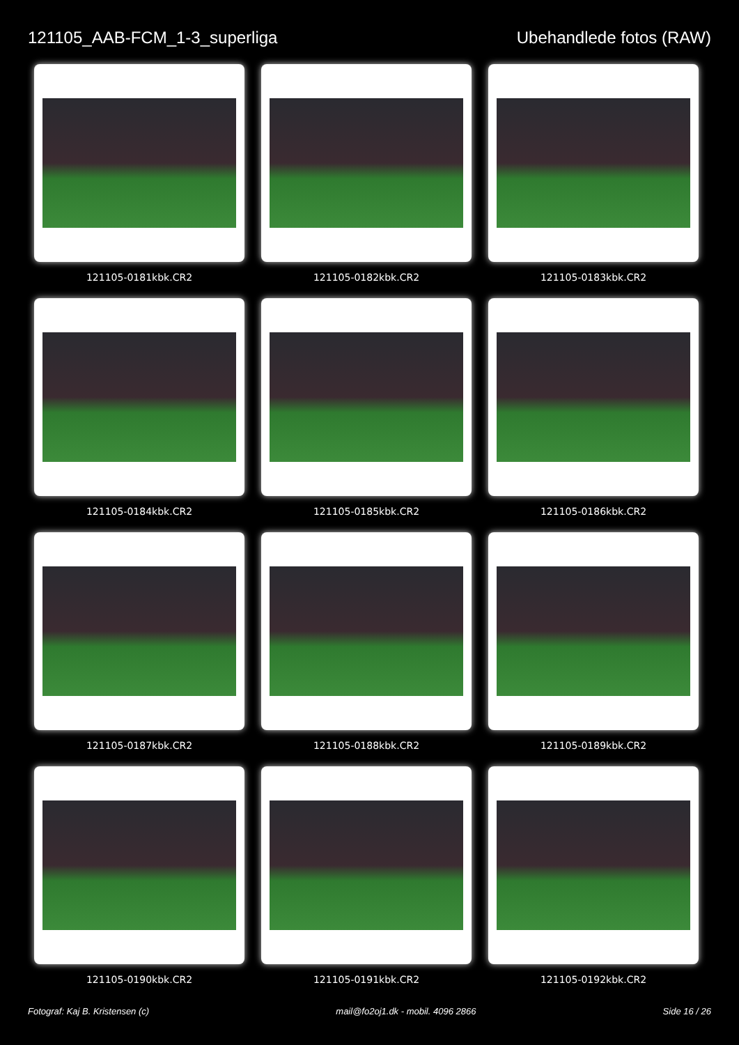121105_AAB-FCM_1-3_superliga Ubehandlede fotos (RAW)
121105-0181kbk.CR2
121105-0182kbk.CR2
121105-0183kbk.CR2
121105-0184kbk.CR2
121105-0185kbk.CR2
121105-0186kbk.CR2
121105-0187kbk.CR2
121105-0188kbk.CR2
121105-0189kbk.CR2
121105-0190kbk.CR2
121105-0191kbk.CR2
121105-0192kbk.CR2
Fotograf: Kaj B. Kristensen (c) mail@fo2oj1.dk - mobil. 4096 2866 Side 16 / 26